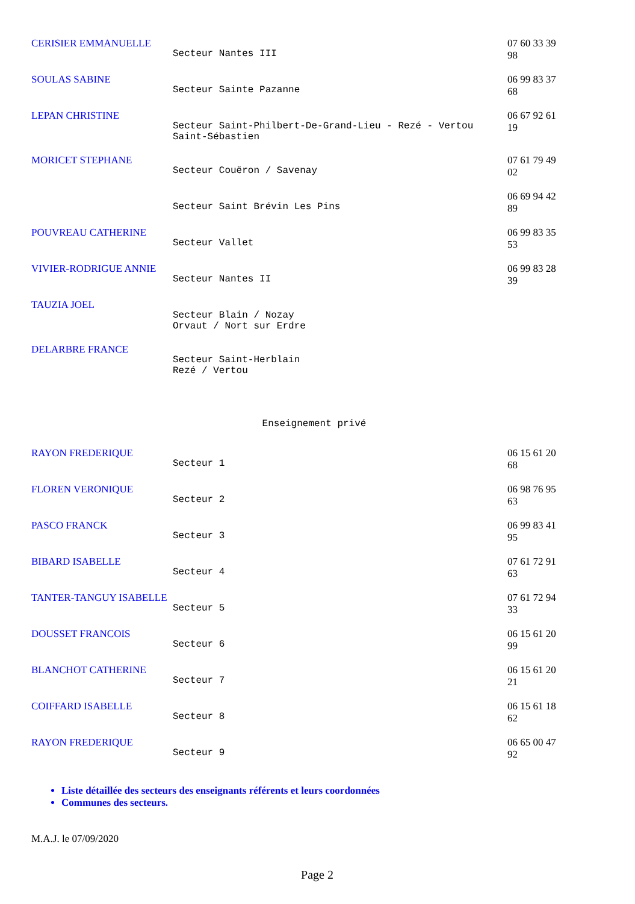| CERISIER EMMANUELLE | Secteur Nantes III | 07 60 33 39 98 |
| SOULAS SABINE | Secteur Sainte Pazanne | 06 99 83 37 68 |
| LEPAN CHRISTINE | Secteur Saint-Philbert-De-Grand-Lieu - Rezé - Vertou Saint-Sébastien | 06 67 92 61 19 |
| MORICET STEPHANE | Secteur Couëron / Savenay | 07 61 79 49 02 |
| | Secteur Saint Brévin Les Pins | 06 69 94 42 89 |
| POUVREAU CATHERINE | Secteur Vallet | 06 99 83 35 53 |
| VIVIER-RODRIGUE ANNIE | Secteur Nantes II | 06 99 83 28 39 |
| TAUZIA JOEL | Secteur Blain / Nozay Orvaut / Nort sur Erdre | |
| DELARBRE FRANCE | Secteur Saint-Herblain Rezé / Vertou | |
Enseignement privé
| RAYON FREDERIQUE | Secteur 1 | 06 15 61 20 68 |
| FLOREN VERONIQUE | Secteur 2 | 06 98 76 95 63 |
| PASCO FRANCK | Secteur 3 | 06 99 83 41 95 |
| BIBARD ISABELLE | Secteur 4 | 07 61 72 91 63 |
| TANTER-TANGUY ISABELLE | Secteur 5 | 07 61 72 94 33 |
| DOUSSET FRANCOIS | Secteur 6 | 06 15 61 20 99 |
| BLANCHOT CATHERINE | Secteur 7 | 06 15 61 20 21 |
| COIFFARD ISABELLE | Secteur 8 | 06 15 61 18 62 |
| RAYON FREDERIQUE | Secteur 9 | 06 65 00 47 92 |
Liste détaillée des secteurs des enseignants référents et leurs coordonnées
Communes des secteurs.
M.A.J. le 07/09/2020
Page 2